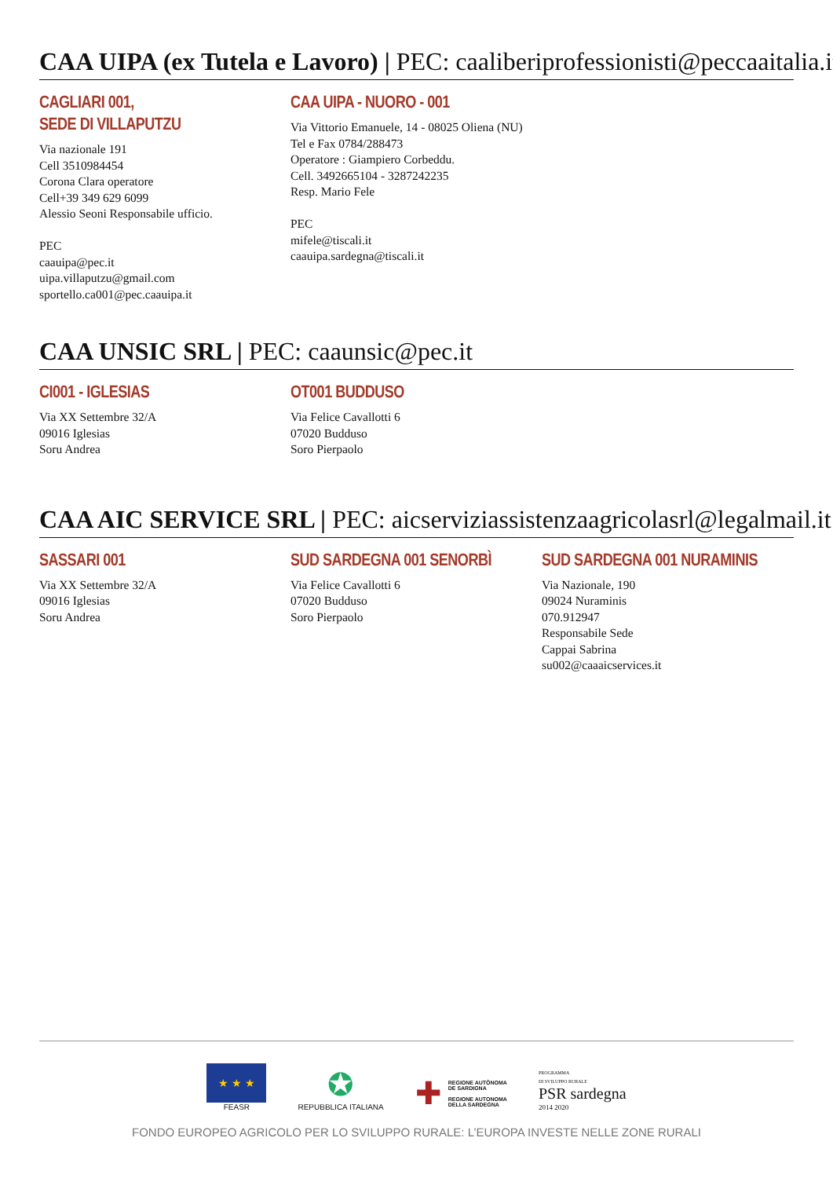CAA UIPA (ex Tutela e Lavoro) | PEC: caaliberiprofessionisti@peccaaitalia.it
CAGLIARI 001,
SEDE DI VILLAPUTZU
Via nazionale 191
Cell 3510984454
Corona Clara operatore
Cell+39 349 629 6099
Alessio Seoni Responsabile ufficio.
PEC
caauipa@pec.it
uipa.villaputzu@gmail.com
sportello.ca001@pec.caauipa.it
CAA UIPA - NUORO - 001
Via Vittorio Emanuele, 14 - 08025 Oliena (NU)
Tel e Fax 0784/288473
Operatore : Giampiero Corbeddu.
Cell. 3492665104 - 3287242235
Resp. Mario Fele
PEC
mifele@tiscali.it
caauipa.sardegna@tiscali.it
CAA UNSIC SRL | PEC: caaunsic@pec.it
CI001 - IGLESIAS
Via XX Settembre 32/A
09016 Iglesias
Soru Andrea
OT001 BUDDUSO
Via Felice Cavallotti 6
07020 Budduso
Soro Pierpaolo
CAA AIC SERVICE SRL | PEC: aicserviziassistenzaagricolasrl@legalmail.it
SASSARI 001
Via XX Settembre 32/A
09016 Iglesias
Soru Andrea
SUD SARDEGNA 001 SENORBÌ
Via Felice Cavallotti 6
07020 Budduso
Soro Pierpaolo
SUD SARDEGNA 001 NURAMINIS
Via Nazionale, 190
09024 Nuraminis
070.912947
Responsabile Sede
Cappai Sabrina
su002@caaaicservices.it
★ ★ ★
FEASR
✪
REPUBBLICA ITALIANA
✚
REGIONE AUTÒNOMA
DE SARDIGNA
REGIONE AUTONOMA
DELLA SARDEGNA
PROGRAMMA
DI SVILUPPO RURALE
PSR sardegna
2014 2020
FONDO EUROPEO AGRICOLO PER LO SVILUPPO RURALE: L’EUROPA INVESTE NELLE ZONE RURALI